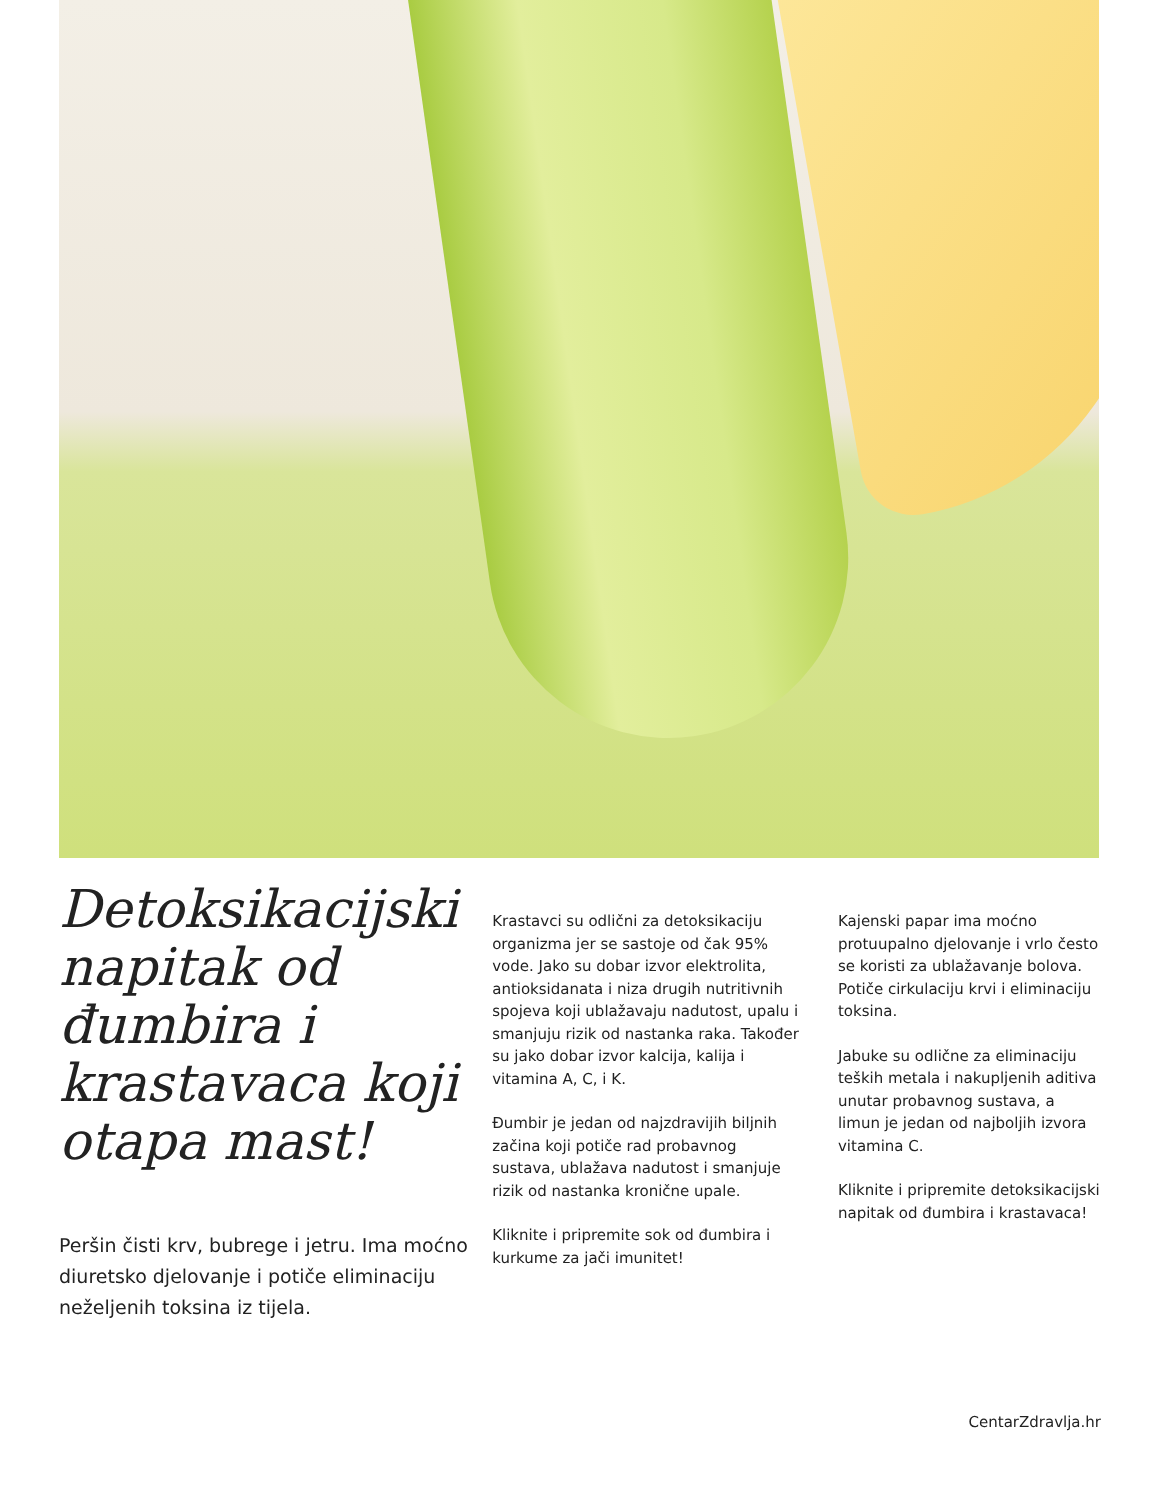Detoksikacijski napitak od đumbira i krastavaca koji otapa mast!
Peršin čisti krv, bubrege i jetru. Ima moćno diuretsko djelovanje i potiče eliminaciju neželjenih toksina iz tijela.
Krastavci su odlični za detoksikaciju organizma jer se sastoje od čak 95% vode. Jako su dobar izvor elektrolita, antioksidanata i niza drugih nutritivnih spojeva koji ublažavaju nadutost, upalu i smanjuju rizik od nastanka raka. Također su jako dobar izvor kalcija, kalija i vitamina A, C, i K.
Đumbir je jedan od najzdravijih biljnih začina koji potiče rad probavnog sustava, ublažava nadutost i smanjuje rizik od nastanka kronične upale.
Kliknite i pripremite sok od đumbira i kurkume za jači imunitet!
Kajenski papar ima moćno protuupalno djelovanje i vrlo često se koristi za ublažavanje bolova. Potiče cirkulaciju krvi i eliminaciju toksina.
Jabuke su odlične za eliminaciju teških metala i nakupljenih aditiva unutar probavnog sustava, a limun je jedan od najboljih izvora vitamina C.
Kliknite i pripremite detoksikacijski napitak od đumbira i krastavaca!
CentarZdravlja.hr